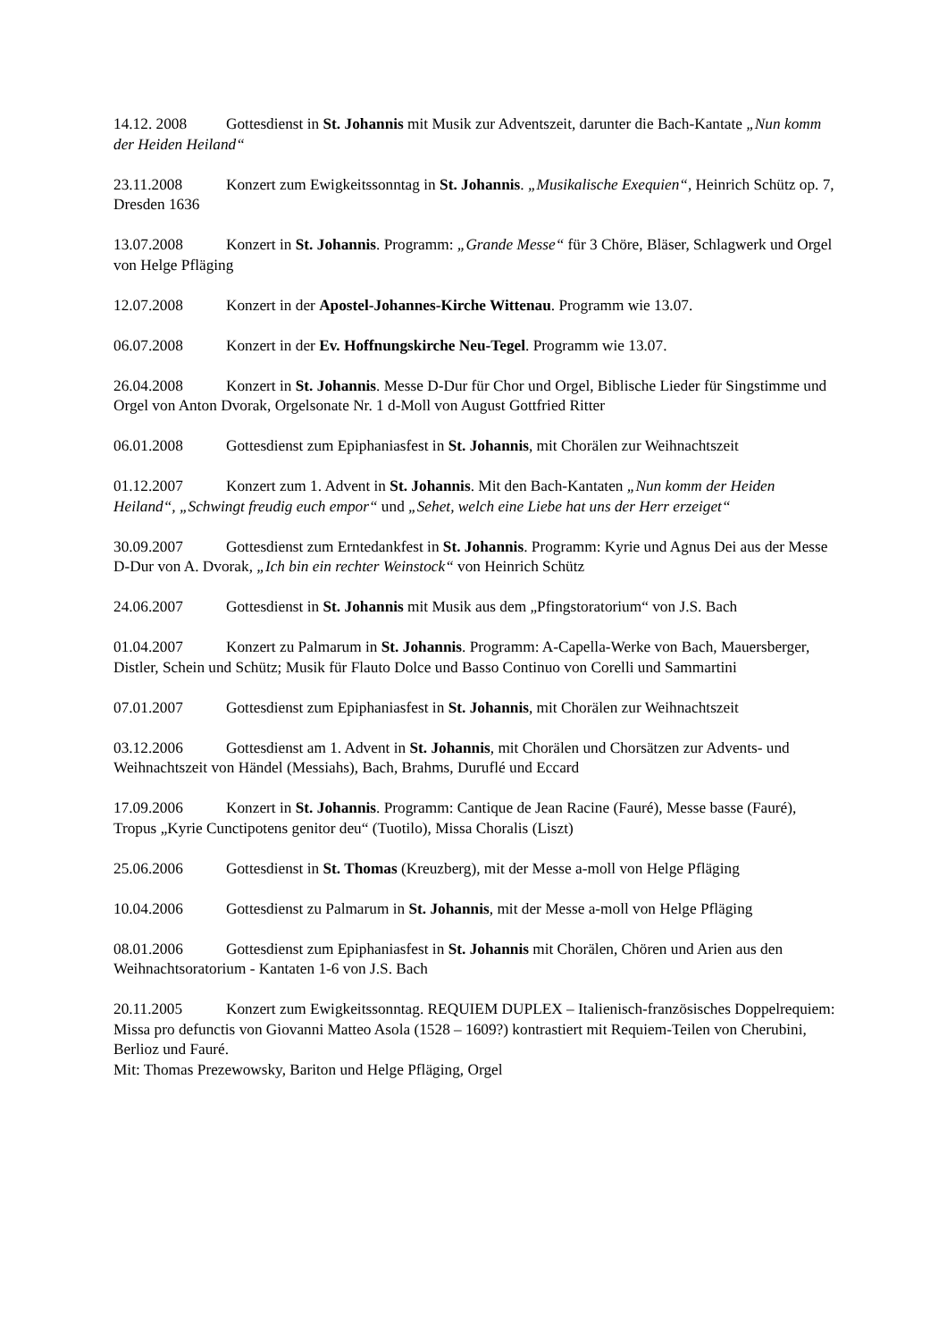14.12. 2008 Gottesdienst in St. Johannis mit Musik zur Adventszeit, darunter die Bach-Kantate „Nun komm der Heiden Heiland“
23.11.2008 Konzert zum Ewigkeitssonntag in St. Johannis. „Musikalische Exequien“, Heinrich Schütz op. 7, Dresden 1636
13.07.2008 Konzert in St. Johannis. Programm: „Grande Messe“ für 3 Chöre, Bläser, Schlagwerk und Orgel von Helge Pfläging
12.07.2008 Konzert in der Apostel-Johannes-Kirche Wittenau. Programm wie 13.07.
06.07.2008 Konzert in der Ev. Hoffnungskirche Neu-Tegel. Programm wie 13.07.
26.04.2008 Konzert in St. Johannis. Messe D-Dur für Chor und Orgel, Biblische Lieder für Singstimme und Orgel von Anton Dvorak, Orgelsonate Nr. 1 d-Moll von August Gottfried Ritter
06.01.2008 Gottesdienst zum Epiphaniasfest in St. Johannis, mit Chorälen zur Weihnachtszeit
01.12.2007 Konzert zum 1. Advent in St. Johannis. Mit den Bach-Kantaten „Nun komm der Heiden Heiland“, „Schwingt freudig euch empor“ und „Sehet, welch eine Liebe hat uns der Herr erzeiget“
30.09.2007 Gottesdienst zum Erntedankfest in St. Johannis. Programm: Kyrie und Agnus Dei aus der Messe D-Dur von A. Dvorak, „Ich bin ein rechter Weinstock“ von Heinrich Schütz
24.06.2007 Gottesdienst in St. Johannis mit Musik aus dem „Pfingstoratorium“ von J.S. Bach
01.04.2007 Konzert zu Palmarum in St. Johannis. Programm: A-Capella-Werke von Bach, Mauersberger, Distler, Schein und Schütz; Musik für Flauto Dolce und Basso Continuo von Corelli und Sammartini
07.01.2007 Gottesdienst zum Epiphaniasfest in St. Johannis, mit Chorälen zur Weihnachtszeit
03.12.2006 Gottesdienst am 1. Advent in St. Johannis, mit Chorälen und Chorsätzen zur Advents- und Weihnachtszeit von Händel (Messiahs), Bach, Brahms, Duruflé und Eccard
17.09.2006 Konzert in St. Johannis. Programm: Cantique de Jean Racine (Fauré), Messe basse (Fauré), Tropus „Kyrie Cunctipotens genitor deu“ (Tuotilo), Missa Choralis (Liszt)
25.06.2006 Gottesdienst in St. Thomas (Kreuzberg), mit der Messe a-moll von Helge Pfläging
10.04.2006 Gottesdienst zu Palmarum in St. Johannis, mit der Messe a-moll von Helge Pfläging
08.01.2006 Gottesdienst zum Epiphaniasfest in St. Johannis mit Chorälen, Chören und Arien aus den Weihnachtsoratorium - Kantaten 1-6 von J.S. Bach
20.11.2005 Konzert zum Ewigkeitssonntag. REQUIEM DUPLEX – Italienisch-französisches Doppelrequiem: Missa pro defunctis von Giovanni Matteo Asola (1528 – 1609?) kontrastiert mit Requiem-Teilen von Cherubini, Berlioz und Fauré.
Mit: Thomas Prezewowsky, Bariton und Helge Pfläging, Orgel